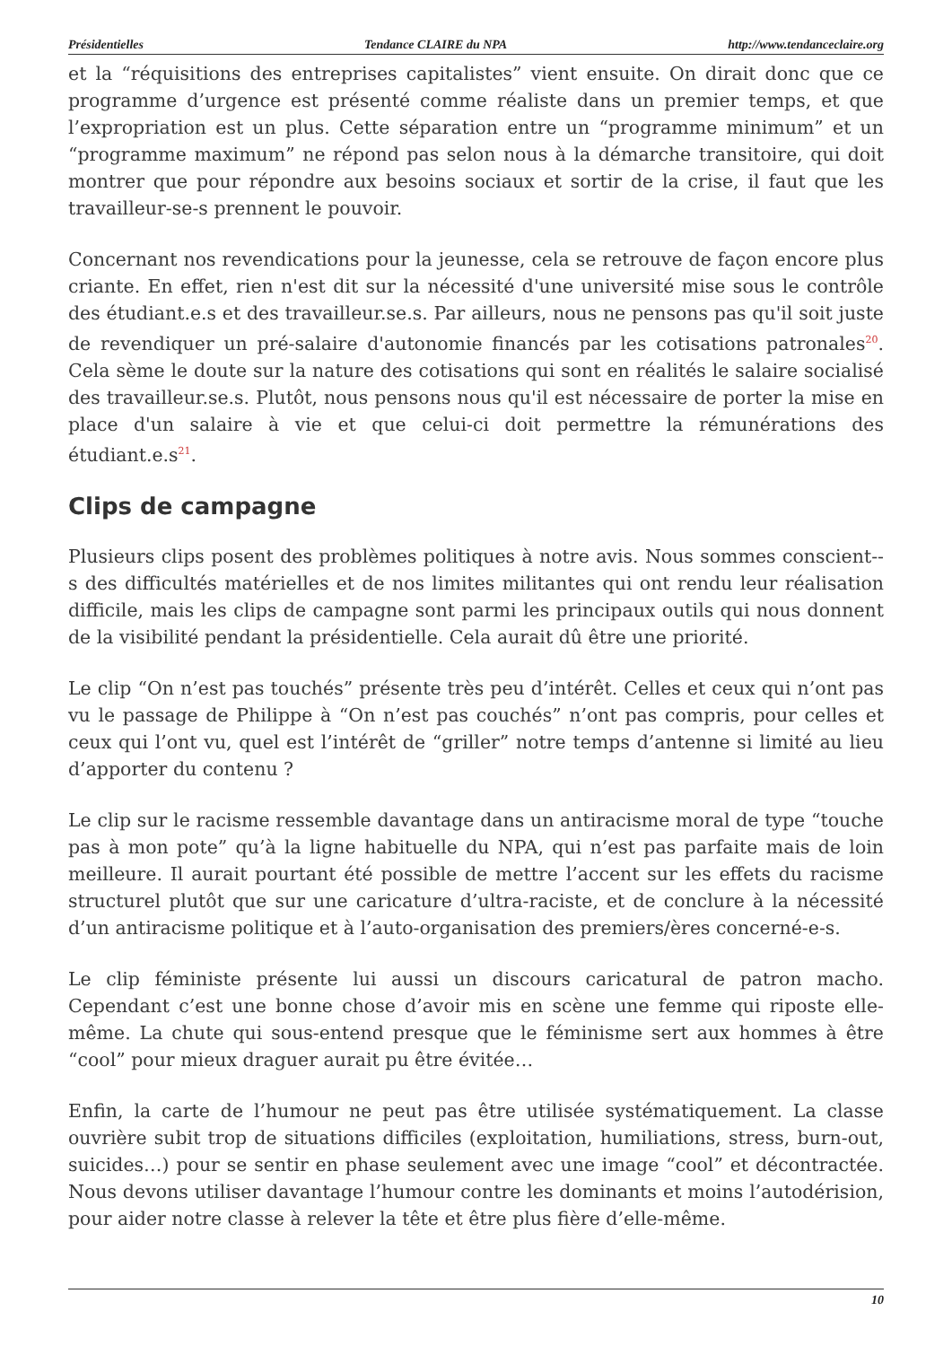Présidentielles Tendance CLAIRE du NPA http://www.tendanceclaire.org
et la “réquisitions des entreprises capitalistes” vient ensuite. On dirait donc que ce programme d’urgence est présenté comme réaliste dans un premier temps, et que l’expropriation est un plus. Cette séparation entre un “programme minimum” et un “programme maximum” ne répond pas selon nous à la démarche transitoire, qui doit montrer que pour répondre aux besoins sociaux et sortir de la crise, il faut que les travailleur-se-s prennent le pouvoir.
Concernant nos revendications pour la jeunesse, cela se retrouve de façon encore plus criante. En effet, rien n'est dit sur la nécessité d'une université mise sous le contrôle des étudiant.e.s et des travailleur.se.s. Par ailleurs, nous ne pensons pas qu'il soit juste de revendiquer un pré-salaire d'autonomie financés par les cotisations patronales<sup>20</sup>. Cela sème le doute sur la nature des cotisations qui sont en réalités le salaire socialisé des travailleur.se.s. Plutôt, nous pensons nous qu'il est nécessaire de porter la mise en place d'un salaire à vie et que celui-ci doit permettre la rémunérations des étudiant.e.s<sup>21</sup>.
Clips de campagne
Plusieurs clips posent des problèmes politiques à notre avis. Nous sommes conscient--s des difficultés matérielles et de nos limites militantes qui ont rendu leur réalisation difficile, mais les clips de campagne sont parmi les principaux outils qui nous donnent de la visibilité pendant la présidentielle. Cela aurait dû être une priorité.
Le clip “On n’est pas touchés” présente très peu d’intérêt. Celles et ceux qui n’ont pas vu le passage de Philippe à “On n’est pas couchés” n’ont pas compris, pour celles et ceux qui l’ont vu, quel est l’intérêt de “griller” notre temps d’antenne si limité au lieu d’apporter du contenu ?
Le clip sur le racisme ressemble davantage dans un antiracisme moral de type “touche pas à mon pote” qu’à la ligne habituelle du NPA, qui n’est pas parfaite mais de loin meilleure. Il aurait pourtant été possible de mettre l’accent sur les effets du racisme structurel plutôt que sur une caricature d’ultra-raciste, et de conclure à la nécessité d’un antiracisme politique et à l’auto-organisation des premiers/ères concerné-e-s.
Le clip féministe présente lui aussi un discours caricatural de patron macho. Cependant c’est une bonne chose d’avoir mis en scène une femme qui riposte elle-même. La chute qui sous-entend presque que le féminisme sert aux hommes à être “cool” pour mieux draguer aurait pu être évitée…
Enfin, la carte de l’humour ne peut pas être utilisée systématiquement. La classe ouvrière subit trop de situations difficiles (exploitation, humiliations, stress, burn-out, suicides…) pour se sentir en phase seulement avec une image “cool” et décontractée. Nous devons utiliser davantage l’humour contre les dominants et moins l’autodérision, pour aider notre classe à relever la tête et être plus fière d’elle-même.
10